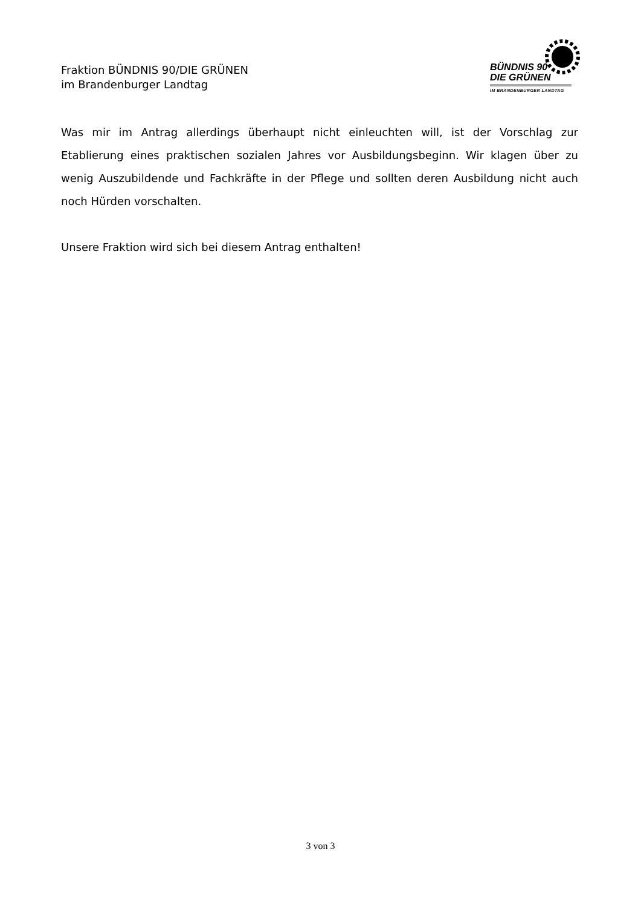Fraktion BÜNDNIS 90/DIE GRÜNEN
im Brandenburger Landtag
BÜNDNIS 90
DIE GRÜNEN
IM BRANDENBURGER LANDTAG
Was mir im Antrag allerdings überhaupt nicht einleuchten will, ist der Vorschlag zur Etablierung eines praktischen sozialen Jahres vor Ausbildungsbeginn. Wir klagen über zu wenig Auszubildende und Fachkräfte in der Pflege und sollten deren Ausbildung nicht auch noch Hürden vorschalten.
Unsere Fraktion wird sich bei diesem Antrag enthalten!
3 von 3